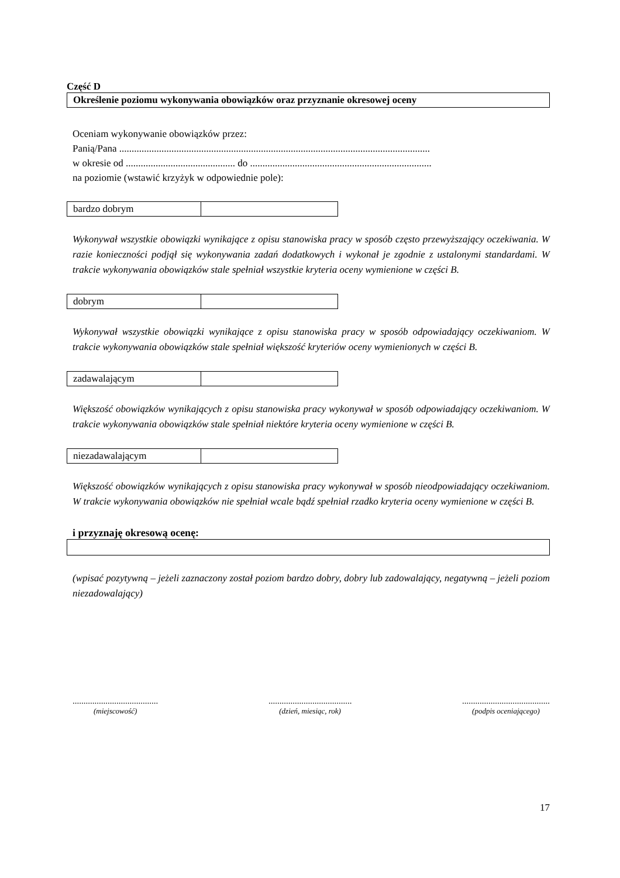Część D
Określenie poziomu wykonywania obowiązków oraz przyznanie okresowej oceny
Oceniam wykonywanie obowiązków przez:
Panią/Pana .............................................................................................................................
w okresie od ............................................ do .........................................................................
na poziomie (wstawić krzyżyk w odpowiednie pole):
| bardzo dobrym | |
Wykonywał wszystkie obowiązki wynikające z opisu stanowiska pracy w sposób często przewyższający oczekiwania. W razie konieczności podjął się wykonywania zadań dodatkowych i wykonał je zgodnie z ustalonymi standardami. W trakcie wykonywania obowiązków stale spełniał wszystkie kryteria oceny wymienione w części B.
| dobrym | |
Wykonywał wszystkie obowiązki wynikające z opisu stanowiska pracy w sposób odpowiadający oczekiwaniom. W trakcie wykonywania obowiązków stale spełniał większość kryteriów oceny wymienionych w części B.
| zadawalającym | |
Większość obowiązków wynikających z opisu stanowiska pracy wykonywał w sposób odpowiadający oczekiwaniom. W trakcie wykonywania obowiązków stale spełniał niektóre kryteria oceny wymienione w części B.
| niezadawalającym | |
Większość obowiązków wynikających z opisu stanowiska pracy wykonywał w sposób nieodpowiadający oczekiwaniom. W trakcie wykonywania obowiązków nie spełniał wcale bądź spełniał rzadko kryteria oceny wymienione w części B.
i przyznaję okresową ocenę:
(wpisać pozytywną – jeżeli zaznaczony został poziom bardzo dobry, dobry lub zadowalający, negatywną – jeżeli poziom niezadowalający)
.......................................
(miejscowość)
......................................
(dzień, miesiąc, rok)
........................................
(podpis oceniającego)
17